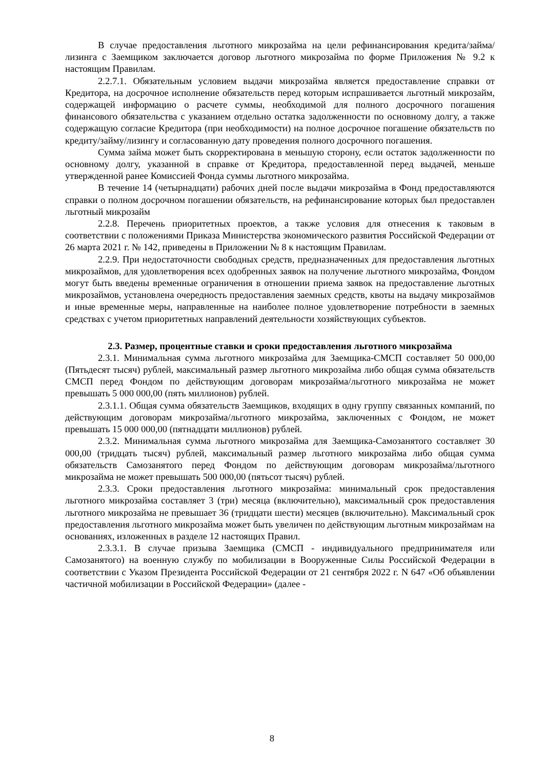В случае предоставления льготного микрозайма на цели рефинансирования кредита/займа/лизинга с Заемщиком заключается договор льготного микрозайма по форме Приложения № 9.2 к настоящим Правилам.
2.2.7.1. Обязательным условием выдачи микрозайма является предоставление справки от Кредитора, на досрочное исполнение обязательств перед которым испрашивается льготный микрозайм, содержащей информацию о расчете суммы, необходимой для полного досрочного погашения финансового обязательства с указанием отдельно остатка задолженности по основному долгу, а также содержащую согласие Кредитора (при необходимости) на полное досрочное погашение обязательств по кредиту/займу/лизингу и согласованную дату проведения полного досрочного погашения.
Сумма займа может быть скорректирована в меньшую сторону, если остаток задолженности по основному долгу, указанной в справке от Кредитора, предоставленной перед выдачей, меньше утвержденной ранее Комиссией Фонда суммы льготного микрозайма.
В течение 14 (четырнадцати) рабочих дней после выдачи микрозайма в Фонд предоставляются справки о полном досрочном погашении обязательств, на рефинансирование которых был предоставлен льготный микрозайм
2.2.8. Перечень приоритетных проектов, а также условия для отнесения к таковым в соответствии с положениями Приказа Министерства экономического развития Российской Федерации от 26 марта 2021 г. № 142, приведены в Приложении № 8 к настоящим Правилам.
2.2.9. При недостаточности свободных средств, предназначенных для предоставления льготных микрозаймов, для удовлетворения всех одобренных заявок на получение льготного микрозайма, Фондом могут быть введены временные ограничения в отношении приема заявок на предоставление льготных микрозаймов, установлена очередность предоставления заемных средств, квоты на выдачу микрозаймов и иные временные меры, направленные на наиболее полное удовлетворение потребности в заемных средствах с учетом приоритетных направлений деятельности хозяйствующих субъектов.
2.3. Размер, процентные ставки и сроки предоставления льготного микрозайма
2.3.1. Минимальная сумма льготного микрозайма для Заемщика-СМСП составляет 50 000,00 (Пятьдесят тысяч) рублей, максимальный размер льготного микрозайма либо общая сумма обязательств СМСП перед Фондом по действующим договорам микрозайма/льготного микрозайма не может превышать 5 000 000,00 (пять миллионов) рублей.
2.3.1.1. Общая сумма обязательств Заемщиков, входящих в одну группу связанных компаний, по действующим договорам микрозайма/льготного микрозайма, заключенных с Фондом, не может превышать 15 000 000,00 (пятнадцати миллионов) рублей.
2.3.2. Минимальная сумма льготного микрозайма для Заемщика-Самозанятого составляет 30 000,00 (тридцать тысяч) рублей, максимальный размер льготного микрозайма либо общая сумма обязательств Самозанятого перед Фондом по действующим договорам микрозайма/льготного микрозайма не может превышать 500 000,00 (пятьсот тысяч) рублей.
2.3.3. Сроки предоставления льготного микрозайма: минимальный срок предоставления льготного микрозайма составляет 3 (три) месяца (включительно), максимальный срок предоставления льготного микрозайма не превышает 36 (тридцати шести) месяцев (включительно). Максимальный срок предоставления льготного микрозайма может быть увеличен по действующим льготным микрозаймам на основаниях, изложенных в разделе 12 настоящих Правил.
2.3.3.1. В случае призыва Заемщика (СМСП - индивидуального предпринимателя или Самозанятого) на военную службу по мобилизации в Вооруженные Силы Российской Федерации в соответствии с Указом Президента Российской Федерации от 21 сентября 2022 г. N 647 «Об объявлении частичной мобилизации в Российской Федерации» (далее -
8